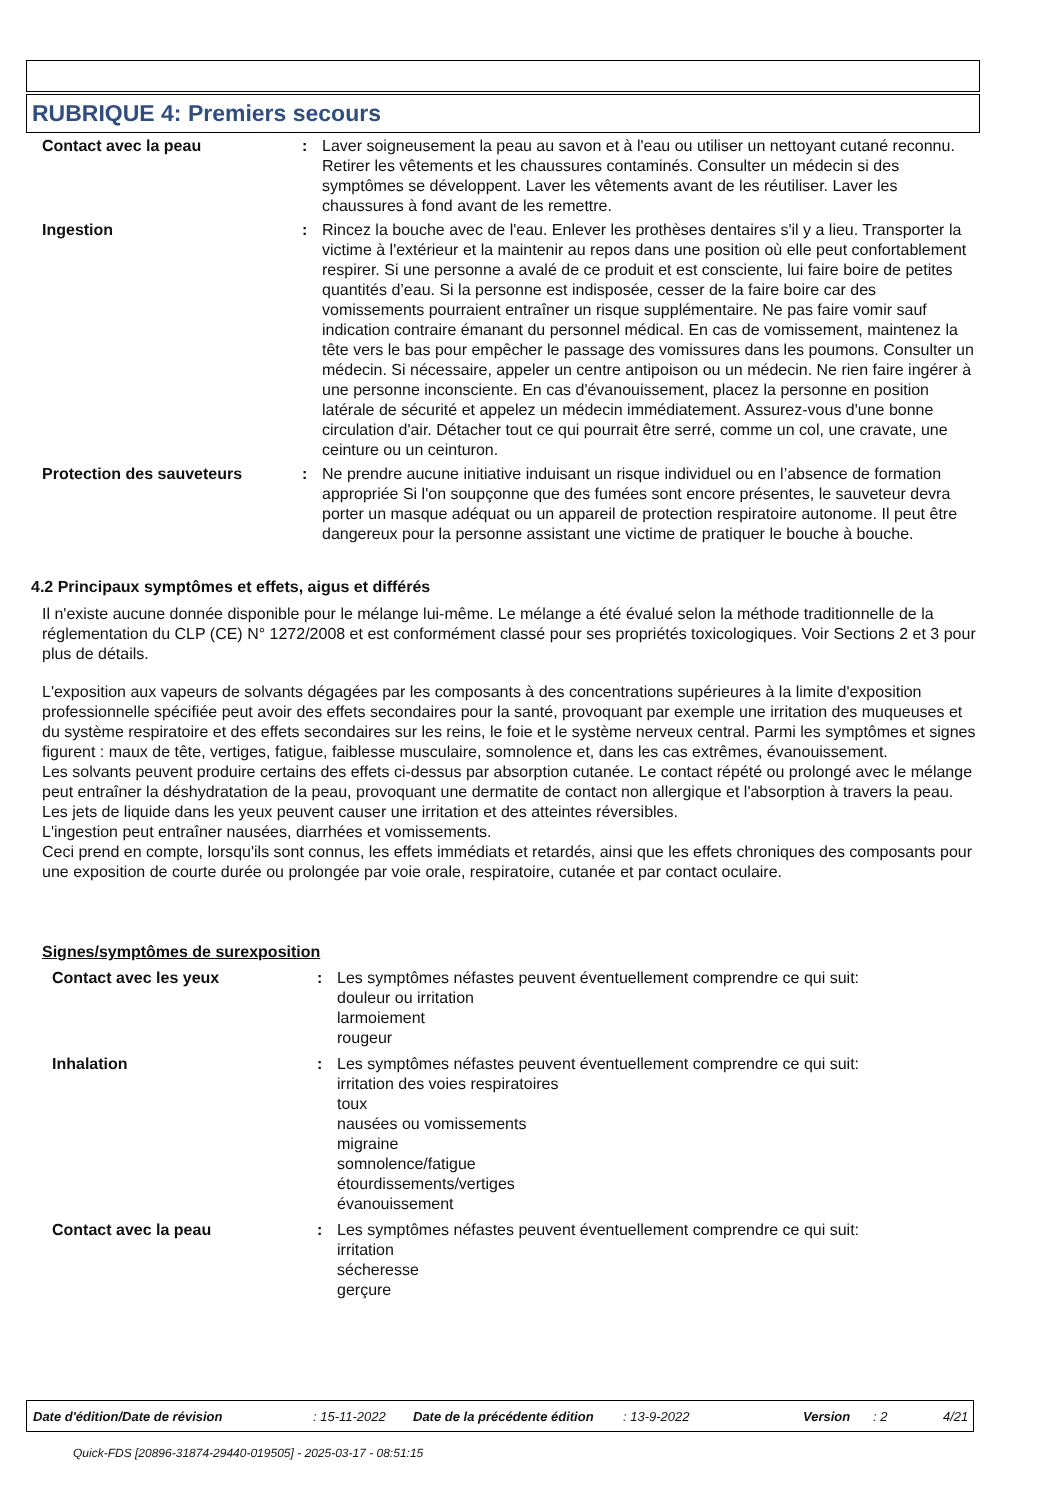RUBRIQUE 4: Premiers secours
Contact avec la peau : Laver soigneusement la peau au savon et à l'eau ou utiliser un nettoyant cutané reconnu. Retirer les vêtements et les chaussures contaminés. Consulter un médecin si des symptômes se développent. Laver les vêtements avant de les réutiliser. Laver les chaussures à fond avant de les remettre.
Ingestion : Rincez la bouche avec de l'eau. Enlever les prothèses dentaires s'il y a lieu. Transporter la victime à l'extérieur et la maintenir au repos dans une position où elle peut confortablement respirer. Si une personne a avalé de ce produit et est consciente, lui faire boire de petites quantités d’eau. Si la personne est indisposée, cesser de la faire boire car des vomissements pourraient entraîner un risque supplémentaire. Ne pas faire vomir sauf indication contraire émanant du personnel médical. En cas de vomissement, maintenez la tête vers le bas pour empêcher le passage des vomissures dans les poumons. Consulter un médecin. Si nécessaire, appeler un centre antipoison ou un médecin. Ne rien faire ingérer à une personne inconsciente. En cas d'évanouissement, placez la personne en position latérale de sécurité et appelez un médecin immédiatement. Assurez-vous d'une bonne circulation d'air. Détacher tout ce qui pourrait être serré, comme un col, une cravate, une ceinture ou un ceinturon.
Protection des sauveteurs : Ne prendre aucune initiative induisant un risque individuel ou en l’absence de formation appropriée Si l'on soupçonne que des fumées sont encore présentes, le sauveteur devra porter un masque adéquat ou un appareil de protection respiratoire autonome. Il peut être dangereux pour la personne assistant une victime de pratiquer le bouche à bouche.
4.2 Principaux symptômes et effets, aigus et différés
Il n'existe aucune donnée disponible pour le mélange lui-même. Le mélange a été évalué selon la méthode traditionnelle de la réglementation du CLP (CE) N° 1272/2008 et est conformément classé pour ses propriétés toxicologiques. Voir Sections 2 et 3 pour plus de détails.
L'exposition aux vapeurs de solvants dégagées par les composants à des concentrations supérieures à la limite d'exposition professionnelle spécifiée peut avoir des effets secondaires pour la santé, provoquant par exemple une irritation des muqueuses et du système respiratoire et des effets secondaires sur les reins, le foie et le système nerveux central. Parmi les symptômes et signes figurent : maux de tête, vertiges, fatigue, faiblesse musculaire, somnolence et, dans les cas extrêmes, évanouissement.
Les solvants peuvent produire certains des effets ci-dessus par absorption cutanée. Le contact répété ou prolongé avec le mélange peut entraîner la déshydratation de la peau, provoquant une dermatite de contact non allergique et l'absorption à travers la peau.
Les jets de liquide dans les yeux peuvent causer une irritation et des atteintes réversibles.
L'ingestion peut entraîner nausées, diarrhées et vomissements.
Ceci prend en compte, lorsqu'ils sont connus, les effets immédiats et retardés, ainsi que les effets chroniques des composants pour une exposition de courte durée ou prolongée par voie orale, respiratoire, cutanée et par contact oculaire.
Signes/symptômes de surexposition
Contact avec les yeux : Les symptômes néfastes peuvent éventuellement comprendre ce qui suit:
douleur ou irritation
larmoiement
rougeur
Inhalation : Les symptômes néfastes peuvent éventuellement comprendre ce qui suit:
irritation des voies respiratoires
toux
nausées ou vomissements
migraine
somnolence/fatigue
étourdissements/vertiges
évanouissement
Contact avec la peau : Les symptômes néfastes peuvent éventuellement comprendre ce qui suit:
irritation
sécheresse
gerçure
Date d'édition/Date de révision: 15-11-2022 Date de la précédente édition: 13-9-2022 Version: 2 4/21
Quick-FDS [20896-31874-29440-019505] - 2025-03-17 - 08:51:15